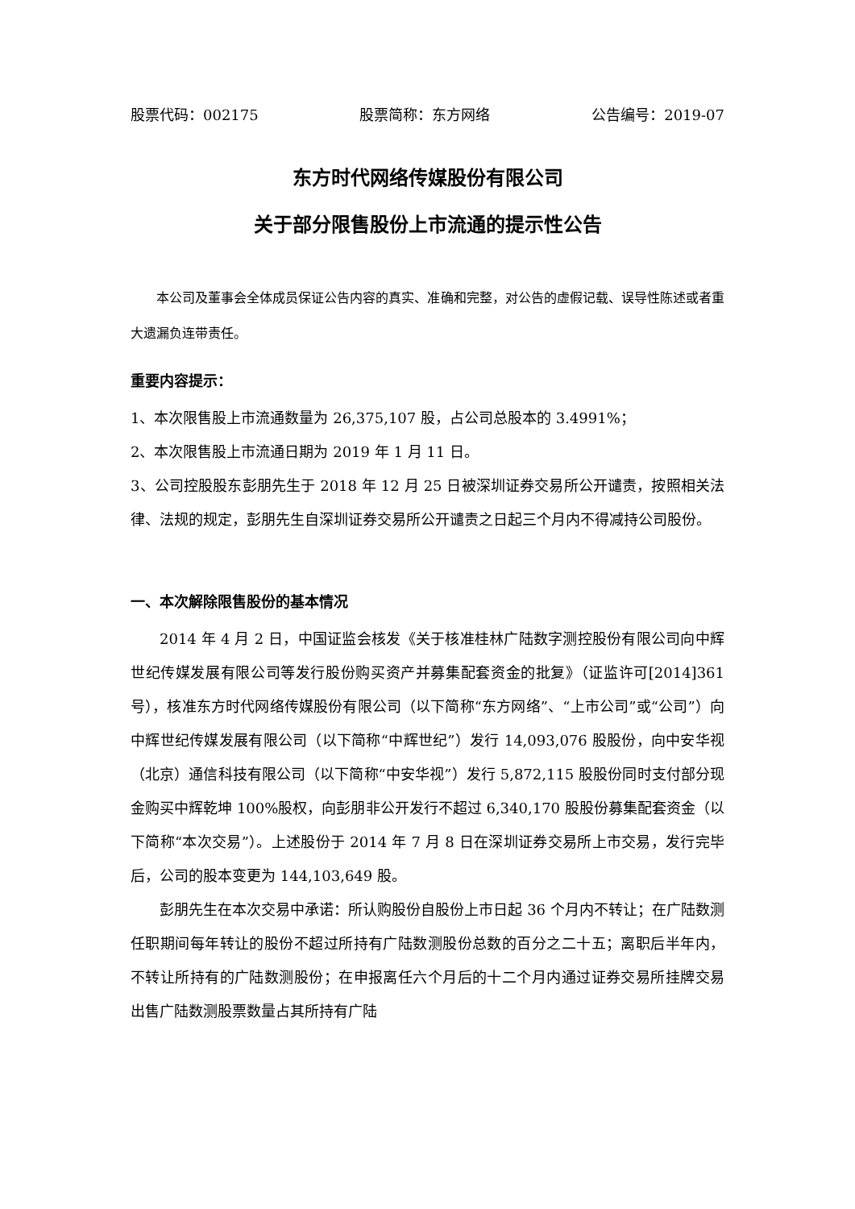股票代码：002175 股票简称：东方网络 公告编号：2019-07
东方时代网络传媒股份有限公司
关于部分限售股份上市流通的提示性公告
本公司及董事会全体成员保证公告内容的真实、准确和完整，对公告的虚假记载、误导性陈述或者重大遗漏负连带责任。
重要内容提示：
1、本次限售股上市流通数量为 26,375,107 股，占公司总股本的 3.4991%；
2、本次限售股上市流通日期为 2019 年 1 月 11 日。
3、公司控股股东彭朋先生于 2018 年 12 月 25 日被深圳证券交易所公开谴责，按照相关法律、法规的规定，彭朋先生自深圳证券交易所公开谴责之日起三个月内不得减持公司股份。
一、本次解除限售股份的基本情况
2014 年 4 月 2 日，中国证监会核发《关于核准桂林广陆数字测控股份有限公司向中辉世纪传媒发展有限公司等发行股份购买资产并募集配套资金的批复》（证监许可[2014]361 号），核准东方时代网络传媒股份有限公司（以下简称“东方网络”、“上市公司”或“公司”）向中辉世纪传媒发展有限公司（以下简称“中辉世纪”）发行 14,093,076 股股份，向中安华视（北京）通信科技有限公司（以下简称“中安华视”）发行 5,872,115 股股份同时支付部分现金购买中辉乾坤 100%股权，向彭朋非公开发行不超过 6,340,170 股股份募集配套资金（以下简称“本次交易”）。上述股份于 2014 年 7 月 8 日在深圳证券交易所上市交易，发行完毕后，公司的股本变更为 144,103,649 股。
彭朋先生在本次交易中承诺：所认购股份自股份上市日起 36 个月内不转让；在广陆数测任职期间每年转让的股份不超过所持有广陆数测股份总数的百分之二十五；离职后半年内，不转让所持有的广陆数测股份；在申报离任六个月后的十二个月内通过证券交易所挂牌交易出售广陆数测股票数量占其所持有广陆